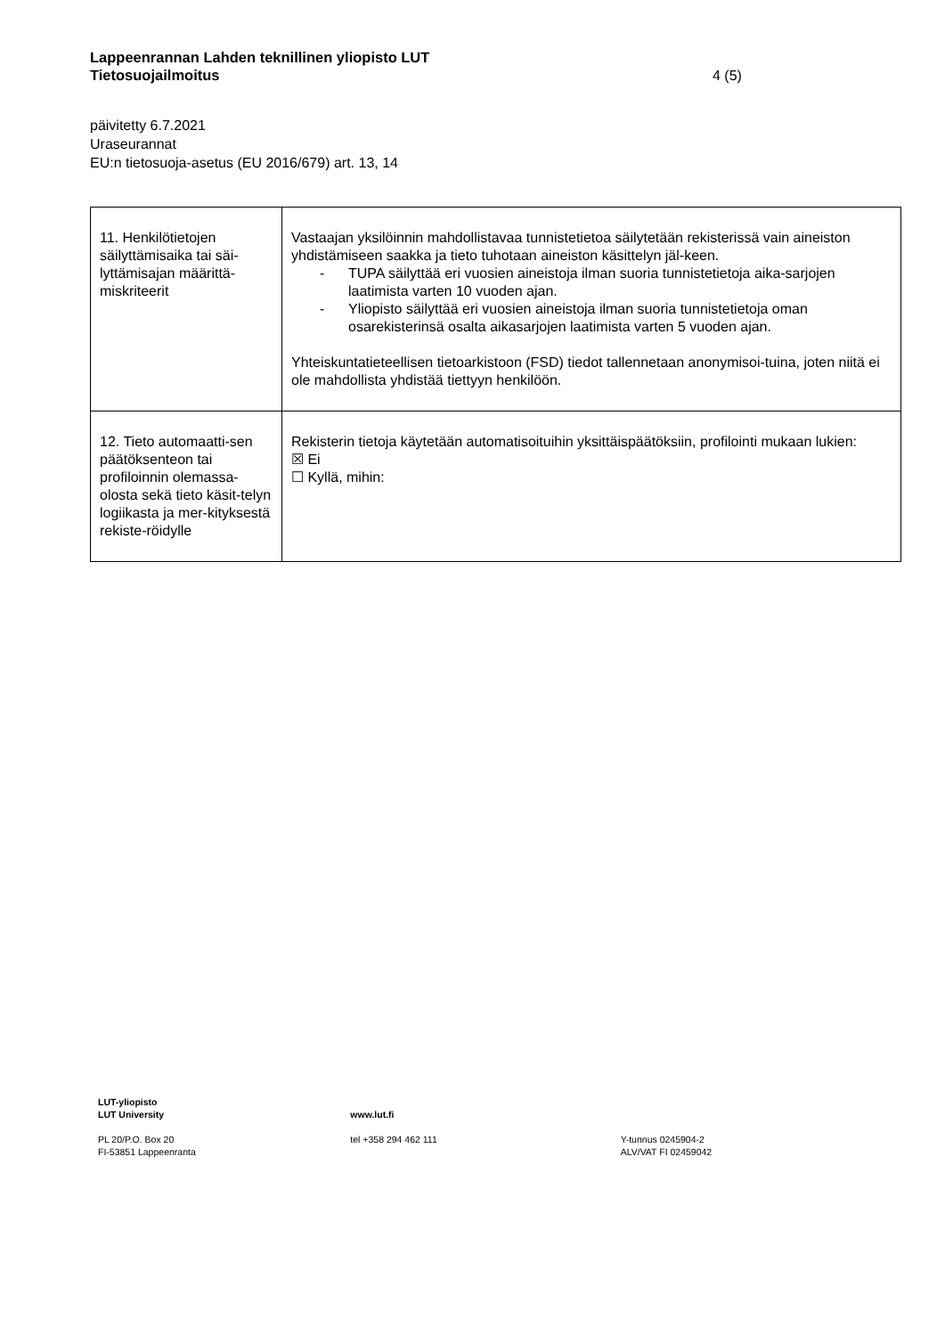Lappeenrannan Lahden teknillinen yliopisto LUT
Tietosuojailmoitus
päivitetty 6.7.2021
Uraseurannat
EU:n tietosuoja-asetus (EU 2016/679) art. 13, 14
4 (5)
| 11. Henkilötietojen säilyttämisaika tai säi-lyttämisajan määrittä-miskriteerit | Vastaajan yksilöinnin mahdollistavaa tunnistetietoa säilytetään rekisterissä vain aineiston yhdistämiseen saakka ja tieto tuhotaan aineiston käsittelyn jäl-keen. - TUPA säilyttää eri vuosien aineistoja ilman suoria tunnistetietoja aika-sarjojen laatimista varten 10 vuoden ajan. - Yliopisto säilyttää eri vuosien aineistoja ilman suoria tunnistetietoja oman osarekisterinsä osalta aikasarjojen laatimista varten 5 vuoden ajan. Yhteiskuntatieteellisen tietoarkistoon (FSD) tiedot tallennetaan anonymisoi-tuina, joten niitä ei ole mahdollista yhdistää tiettyyn henkilöön. |
| 12. Tieto automaatti-sen päätöksenteon tai profiloinnin olemassa-olosta sekä tieto käsit-telyn logiikasta ja mer-kityksestä rekiste-röidylle | Rekisterin tietoja käytetään automatisoituihin yksittäispäätöksiin, profilointi mukaan lukien: ☒ Ei ☐ Kyllä, mihin: |
LUT-yliopisto
LUT University
PL 20/P.O. Box 20
FI-53851 Lappeenranta
www.lut.fi
tel +358 294 462 111
Y-tunnus 0245904-2
ALV/VAT FI 02459042